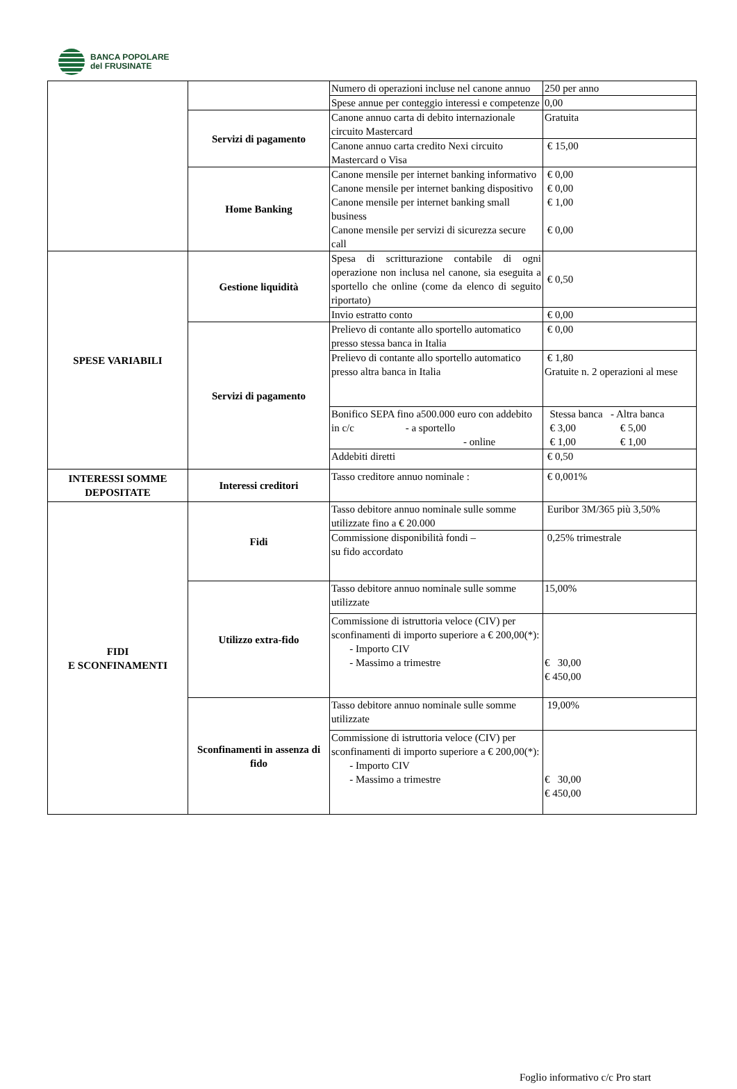BANCA POPOLARE
del FRUSINATE
| | | Numero di operazioni incluse nel canone annuo | 250 per anno |
| | | Spese annue per conteggio interessi e competenze | 0,00 |
| | Servizi di pagamento | Canone annuo carta di debito internazionale circuito Mastercard | Gratuita |
| | | Canone annuo carta credito Nexi circuito Mastercard o Visa | € 15,00 |
| | Home Banking | Canone mensile per internet banking informativo | € 0,00 |
| | | Canone mensile per internet banking dispositivo | € 0,00 |
| | | Canone mensile per internet banking small business | € 1,00 |
| | | Canone mensile per servizi di sicurezza secure call | € 0,00 |
| SPESE VARIABILI | Gestione liquidità | Spesa di scritturazione contabile di ogni operazione non inclusa nel canone, sia eseguita a sportello che online (come da elenco di seguito riportato) | € 0,50 |
| | | Invio estratto conto | € 0,00 |
| | Servizi di pagamento | Prelievo di contante allo sportello automatico presso stessa banca in Italia | € 0,00 |
| | | Prelievo di contante allo sportello automatico presso altra banca in Italia | € 1,80 Gratuite n. 2 operazioni al mese |
| | | Bonifico SEPA fino a500.000 euro con addebito in c/c - a sportello - online | Stessa banca - Altra banca € 3,00 € 5,00 € 1,00 € 1,00 |
| | | Addebiti diretti | € 0,50 |
| INTERESSI SOMME DEPOSITATE | Interessi creditori | Tasso creditore annuo nominale : | € 0,001% |
| FIDI E SCONFINAMENTI | Fidi | Tasso debitore annuo nominale sulle somme utilizzate fino a € 20.000 | Euribor 3M/365 più 3,50% |
| | | Commissione disponibilità fondi – su fido accordato | 0,25% trimestrale |
| | Utilizzo extra-fido | Tasso debitore annuo nominale sulle somme utilizzate | 15,00% |
| | | Commissione di istruttoria veloce (CIV) per sconfinamenti di importo superiore a € 200,00(*): - Importo CIV - Massimo a trimestre | € 30,00 € 450,00 |
| | Sconfinamenti in assenza di fido | Tasso debitore annuo nominale sulle somme utilizzate | 19,00% |
| | | Commissione di istruttoria veloce (CIV) per sconfinamenti di importo superiore a € 200,00(*): - Importo CIV - Massimo a trimestre | € 30,00 € 450,00 |
Foglio informativo c/c Pro start